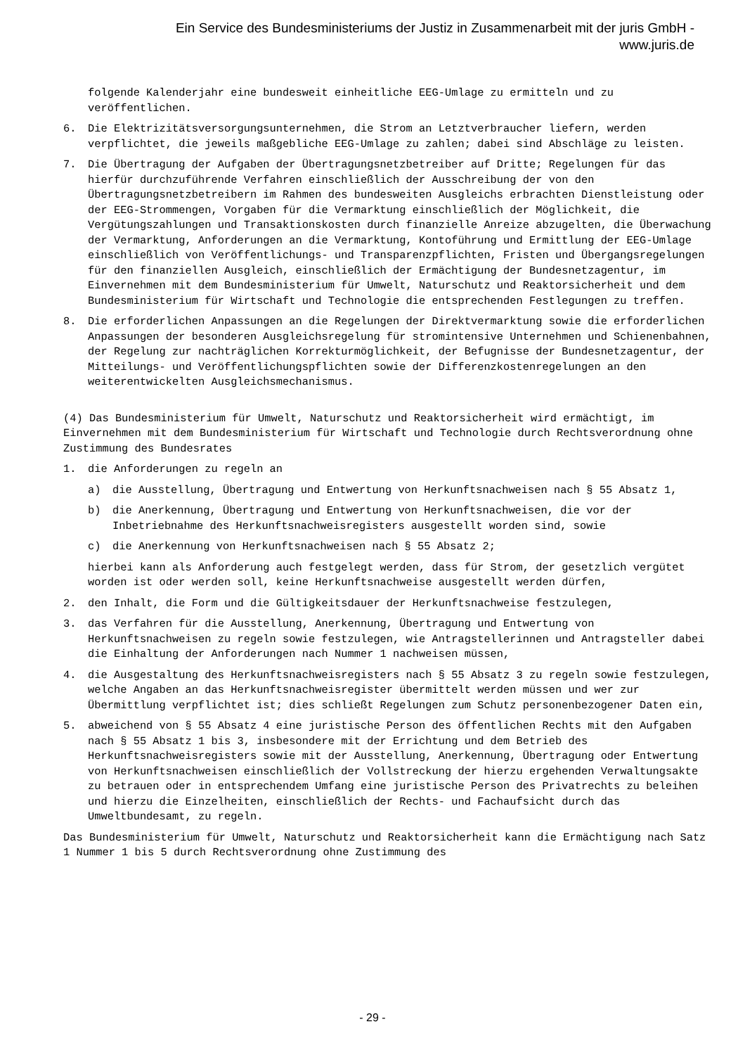Ein Service des Bundesministeriums der Justiz in Zusammenarbeit mit der juris GmbH -
www.juris.de
folgende Kalenderjahr eine bundesweit einheitliche EEG-Umlage zu ermitteln und zu veröffentlichen.
6. Die Elektrizitätsversorgungsunternehmen, die Strom an Letztverbraucher liefern, werden verpflichtet, die jeweils maßgebliche EEG-Umlage zu zahlen; dabei sind Abschläge zu leisten.
7. Die Übertragung der Aufgaben der Übertragungsnetzbetreiber auf Dritte; Regelungen für das hierfür durchzuführende Verfahren einschließlich der Ausschreibung der von den Übertragungsnetzbetreibern im Rahmen des bundesweiten Ausgleichs erbrachten Dienstleistung oder der EEG-Strommengen, Vorgaben für die Vermarktung einschließlich der Möglichkeit, die Vergütungszahlungen und Transaktionskosten durch finanzielle Anreize abzugelten, die Überwachung der Vermarktung, Anforderungen an die Vermarktung, Kontoführung und Ermittlung der EEG-Umlage einschließlich von Veröffentlichungs- und Transparenzpflichten, Fristen und Übergangsregelungen für den finanziellen Ausgleich, einschließlich der Ermächtigung der Bundesnetzagentur, im Einvernehmen mit dem Bundesministerium für Umwelt, Naturschutz und Reaktorsicherheit und dem Bundesministerium für Wirtschaft und Technologie die entsprechenden Festlegungen zu treffen.
8. Die erforderlichen Anpassungen an die Regelungen der Direktvermarktung sowie die erforderlichen Anpassungen der besonderen Ausgleichsregelung für stromintensive Unternehmen und Schienenbahnen, der Regelung zur nachträglichen Korrekturmöglichkeit, der Befugnisse der Bundesnetzagentur, der Mitteilungs- und Veröffentlichungspflichten sowie der Differenzkostenregelungen an den weiterentwickelten Ausgleichsmechanismus.
(4) Das Bundesministerium für Umwelt, Naturschutz und Reaktorsicherheit wird ermächtigt, im Einvernehmen mit dem Bundesministerium für Wirtschaft und Technologie durch Rechtsverordnung ohne Zustimmung des Bundesrates
1. die Anforderungen zu regeln an
a) die Ausstellung, Übertragung und Entwertung von Herkunftsnachweisen nach § 55 Absatz 1,
b) die Anerkennung, Übertragung und Entwertung von Herkunftsnachweisen, die vor der Inbetriebnahme des Herkunftsnachweisregisters ausgestellt worden sind, sowie
c) die Anerkennung von Herkunftsnachweisen nach § 55 Absatz 2;
hierbei kann als Anforderung auch festgelegt werden, dass für Strom, der gesetzlich vergütet worden ist oder werden soll, keine Herkunftsnachweise ausgestellt werden dürfen,
2. den Inhalt, die Form und die Gültigkeitsdauer der Herkunftsnachweise festzulegen,
3. das Verfahren für die Ausstellung, Anerkennung, Übertragung und Entwertung von Herkunftsnachweisen zu regeln sowie festzulegen, wie Antragstellerinnen und Antragsteller dabei die Einhaltung der Anforderungen nach Nummer 1 nachweisen müssen,
4. die Ausgestaltung des Herkunftsnachweisregisters nach § 55 Absatz 3 zu regeln sowie festzulegen, welche Angaben an das Herkunftsnachweisregister übermittelt werden müssen und wer zur Übermittlung verpflichtet ist; dies schließt Regelungen zum Schutz personenbezogener Daten ein,
5. abweichend von § 55 Absatz 4 eine juristische Person des öffentlichen Rechts mit den Aufgaben nach § 55 Absatz 1 bis 3, insbesondere mit der Errichtung und dem Betrieb des Herkunftsnachweisregisters sowie mit der Ausstellung, Anerkennung, Übertragung oder Entwertung von Herkunftsnachweisen einschließlich der Vollstreckung der hierzu ergehenden Verwaltungsakte zu betrauen oder in entsprechendem Umfang eine juristische Person des Privatrechts zu beleihen und hierzu die Einzelheiten, einschließlich der Rechts- und Fachaufsicht durch das Umweltbundesamt, zu regeln.
Das Bundesministerium für Umwelt, Naturschutz und Reaktorsicherheit kann die Ermächtigung nach Satz 1 Nummer 1 bis 5 durch Rechtsverordnung ohne Zustimmung des
- 29 -